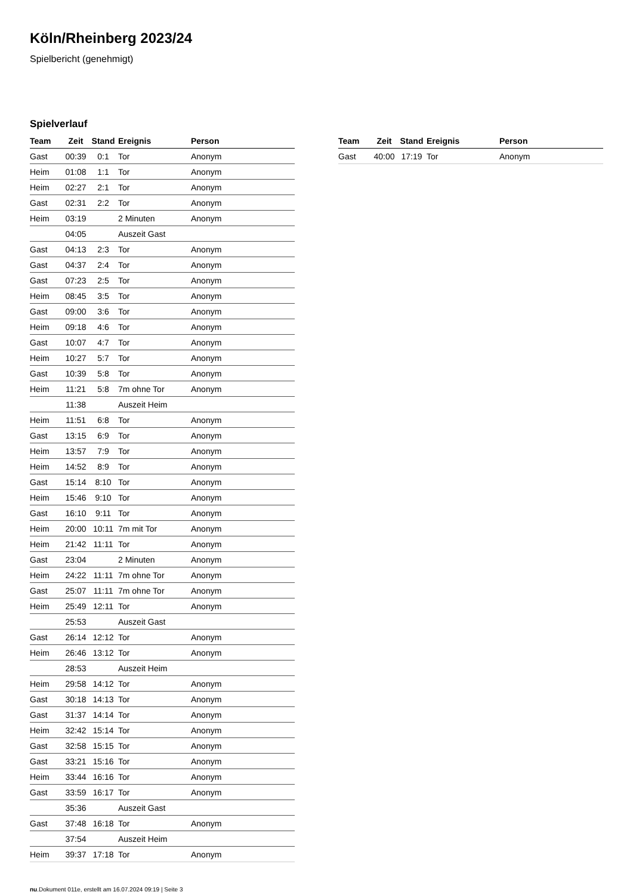Köln/Rheinberg 2023/24
Spielbericht (genehmigt)
Spielverlauf
| Team | Zeit | Stand | Ereignis | Person |
| --- | --- | --- | --- | --- |
| Gast | 00:39 | 0:1 | Tor | Anonym |
| Heim | 01:08 | 1:1 | Tor | Anonym |
| Heim | 02:27 | 2:1 | Tor | Anonym |
| Gast | 02:31 | 2:2 | Tor | Anonym |
| Heim | 03:19 | | 2 Minuten | Anonym |
| | 04:05 | | Auszeit Gast | |
| Gast | 04:13 | 2:3 | Tor | Anonym |
| Gast | 04:37 | 2:4 | Tor | Anonym |
| Gast | 07:23 | 2:5 | Tor | Anonym |
| Heim | 08:45 | 3:5 | Tor | Anonym |
| Gast | 09:00 | 3:6 | Tor | Anonym |
| Heim | 09:18 | 4:6 | Tor | Anonym |
| Gast | 10:07 | 4:7 | Tor | Anonym |
| Heim | 10:27 | 5:7 | Tor | Anonym |
| Gast | 10:39 | 5:8 | Tor | Anonym |
| Heim | 11:21 | 5:8 | 7m ohne Tor | Anonym |
| | 11:38 | | Auszeit Heim | |
| Heim | 11:51 | 6:8 | Tor | Anonym |
| Gast | 13:15 | 6:9 | Tor | Anonym |
| Heim | 13:57 | 7:9 | Tor | Anonym |
| Heim | 14:52 | 8:9 | Tor | Anonym |
| Gast | 15:14 | 8:10 | Tor | Anonym |
| Heim | 15:46 | 9:10 | Tor | Anonym |
| Gast | 16:10 | 9:11 | Tor | Anonym |
| Heim | 20:00 | 10:11 | 7m mit Tor | Anonym |
| Heim | 21:42 | 11:11 | Tor | Anonym |
| Gast | 23:04 | | 2 Minuten | Anonym |
| Heim | 24:22 | 11:11 | 7m ohne Tor | Anonym |
| Gast | 25:07 | 11:11 | 7m ohne Tor | Anonym |
| Heim | 25:49 | 12:11 | Tor | Anonym |
| | 25:53 | | Auszeit Gast | |
| Gast | 26:14 | 12:12 | Tor | Anonym |
| Heim | 26:46 | 13:12 | Tor | Anonym |
| | 28:53 | | Auszeit Heim | |
| Heim | 29:58 | 14:12 | Tor | Anonym |
| Gast | 30:18 | 14:13 | Tor | Anonym |
| Gast | 31:37 | 14:14 | Tor | Anonym |
| Heim | 32:42 | 15:14 | Tor | Anonym |
| Gast | 32:58 | 15:15 | Tor | Anonym |
| Gast | 33:21 | 15:16 | Tor | Anonym |
| Heim | 33:44 | 16:16 | Tor | Anonym |
| Gast | 33:59 | 16:17 | Tor | Anonym |
| | 35:36 | | Auszeit Gast | |
| Gast | 37:48 | 16:18 | Tor | Anonym |
| | 37:54 | | Auszeit Heim | |
| Heim | 39:37 | 17:18 | Tor | Anonym |
| Team | Zeit | Stand | Ereignis | Person |
| --- | --- | --- | --- | --- |
| Gast | 40:00 | 17:19 | Tor | Anonym |
nu.Dokument 011e, erstellt am 16.07.2024 09:19 | Seite 3